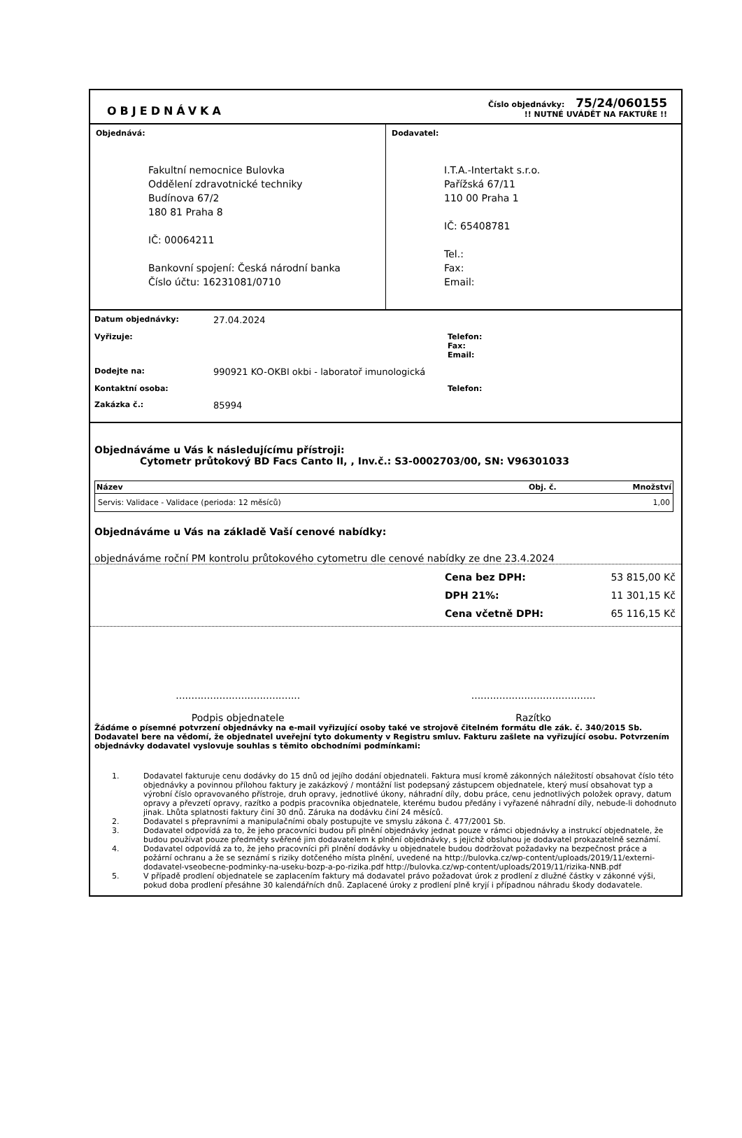OBJEDNÁVKA
Číslo objednávky: 75/24/060155
!! NUTNÉ UVÁDĚT NA FAKTUŘE !!
Objednává:
Fakultní nemocnice Bulovka
Oddělení zdravotnické techniky
Budínova 67/2
180 81 Praha 8
IČ: 00064211
Bankovní spojení: Česká národní banka
Číslo účtu: 16231081/0710
Dodavatel:
I.T.A.-Intertakt s.r.o.
Pařížská 67/11
110 00 Praha 1
IČ: 65408781
Tel.:
Fax:
Email:
Datum objednávky:
27.04.2024
Vyřizuje: Telefon:
Fax:
Email:
Dodejte na:
990921 KO-OKBI okbi - laboratoř imunologická
Kontaktní osoba: Telefon:
Zakázka č.:
85994
Objednáváme u Vás k následujícímu přístroji:
Cytometr průtokový BD Facs Canto II, , Inv.č.: S3-0002703/00, SN: V96301033
| Název | Obj. č. | Množství |
| --- | --- | --- |
| Servis: Validace - Validace (perioda: 12 měsíců) | | 1,00 |
Objednáváme u Vás na základě Vaší cenové nabídky:
objednáváme roční PM kontrolu průtokového cytometru dle cenové nabídky ze dne 23.4.2024
Cena bez DPH: 53 815,00 Kč DPH 21%: 11 301,15 Kč Cena včetně DPH: 65 116,15 Kč
........................................
Podpis objednatele
........................................
Razítko
Žádáme o písemné potvrzení objednávky na e-mail vyřizující osoby také ve strojově čitelném formátu dle zák. č. 340/2015 Sb. Dodavatel bere na vědomí, že objednatel uveřejní tyto dokumenty v Registru smluv. Fakturu zašlete na vyřizující osobu. Potvrzením objednávky dodavatel vyslovuje souhlas s těmito obchodními podmínkami:
1. Dodavatel fakturuje cenu dodávky do 15 dnů od jejího dodání objednateli. Faktura musí kromě zákonných náležitostí obsahovat číslo této objednávky a povinnou přílohou faktury je zakázkový / montážní list podepsaný zástupcem objednatele, který musí obsahovat typ a výrobní číslo opravovaného přístroje, druh opravy, jednotlivé úkony, náhradní díly, dobu práce, cenu jednotlivých položek opravy, datum opravy a převzetí opravy, razítko a podpis pracovníka objednatele, kterému budou předány i vyřazené náhradní díly, nebude-li dohodnuto jinak. Lhůta splatnosti faktury činí 30 dnů. Záruka na dodávku činí 24 měsíců.
2. Dodavatel s přepravními a manipulačními obaly postupujte ve smyslu zákona č. 477/2001 Sb.
3. Dodavatel odpovídá za to, že jeho pracovníci budou při plnění objednávky jednat pouze v rámci objednávky a instrukcí objednatele, že budou používat pouze předměty svěřené jim dodavatelem k plnění objednávky, s jejichž obsluhou je dodavatel prokazatelně seznámí.
4. Dodavatel odpovídá za to, že jeho pracovníci při plnění dodávky u objednatele budou dodržovat požadavky na bezpečnost práce a požární ochranu a že se seznámí s riziky dotčeného místa plnění, uvedené na http://bulovka.cz/wp-content/uploads/2019/11/externi-dodavatel-vseobecne-podminky-na-useku-bozp-a-po-rizika.pdf http://bulovka.cz/wp-content/uploads/2019/11/rizika-NNB.pdf
5. V případě prodlení objednatele se zaplacením faktury má dodavatel právo požadovat úrok z prodlení z dlužné částky v zákonné výši, pokud doba prodlení přesáhne 30 kalendářních dnů. Zaplacené úroky z prodlení plně kryjí i případnou náhradu škody dodavatele.